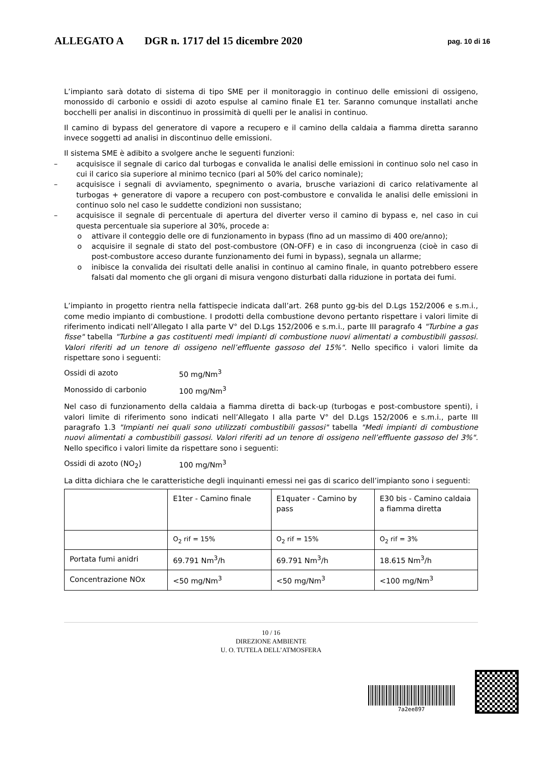ALLEGATO A DGR n. 1717 del 15 dicembre 2020 pag. 10 di 16
L’impianto sarà dotato di sistema di tipo SME per il monitoraggio in continuo delle emissioni di ossigeno, monossido di carbonio e ossidi di azoto espulse al camino finale E1 ter. Saranno comunque installati anche bocchelli per analisi in discontinuo in prossimità di quelli per le analisi in continuo.
Il camino di bypass del generatore di vapore a recupero e il camino della caldaia a fiamma diretta saranno invece soggetti ad analisi in discontinuo delle emissioni.
Il sistema SME è adibito a svolgere anche le seguenti funzioni:
– acquisisce il segnale di carico dal turbogas e convalida le analisi delle emissioni in continuo solo nel caso in cui il carico sia superiore al minimo tecnico (pari al 50% del carico nominale);
– acquisisce i segnali di avviamento, spegnimento o avaria, brusche variazioni di carico relativamente al turbogas + generatore di vapore a recupero con post-combustore e convalida le analisi delle emissioni in continuo solo nel caso le suddette condizioni non sussistano;
– acquisisce il segnale di percentuale di apertura del diverter verso il camino di bypass e, nel caso in cui questa percentuale sia superiore al 30%, procede a:
o attivare il conteggio delle ore di funzionamento in bypass (fino ad un massimo di 400 ore/anno);
o acquisire il segnale di stato del post-combustore (ON-OFF) e in caso di incongruenza (cioè in caso di post-combustore acceso durante funzionamento dei fumi in bypass), segnala un allarme;
o inibisce la convalida dei risultati delle analisi in continuo al camino finale, in quanto potrebbero essere falsati dal momento che gli organi di misura vengono disturbati dalla riduzione in portata dei fumi.
L’impianto in progetto rientra nella fattispecie indicata dall’art. 268 punto gg-bis del D.Lgs 152/2006 e s.m.i., come medio impianto di combustione. I prodotti della combustione devono pertanto rispettare i valori limite di riferimento indicati nell’Allegato I alla parte V° del D.Lgs 152/2006 e s.m.i., parte III paragrafo 4 "Turbine a gas fisse" tabella "Turbine a gas costituenti medi impianti di combustione nuovi alimentati a combustibili gassosi. Valori riferiti ad un tenore di ossigeno nell’effluente gassoso del 15%". Nello specifico i valori limite da rispettare sono i seguenti:
Ossidi di azoto 50 mg/Nm<sup>3</sup>
Monossido di carbonio 100 mg/Nm<sup>3</sup>
Nel caso di funzionamento della caldaia a fiamma diretta di back-up (turbogas e post-combustore spenti), i valori limite di riferimento sono indicati nell’Allegato I alla parte V° del D.Lgs 152/2006 e s.m.i., parte III paragrafo 1.3 "Impianti nei quali sono utilizzati combustibili gassosi" tabella "Medi impianti di combustione nuovi alimentati a combustibili gassosi. Valori riferiti ad un tenore di ossigeno nell’effluente gassoso del 3%". Nello specifico i valori limite da rispettare sono i seguenti:
Ossidi di azoto (NO<sub>2</sub>) 100 mg/Nm<sup>3</sup>
La ditta dichiara che le caratteristiche degli inquinanti emessi nei gas di scarico dell’impianto sono i seguenti:
| | E1ter - Camino finale | E1quater - Camino by pass | E30 bis - Camino caldaia a fiamma diretta |
| | O<sub>2</sub> rif = 15% | O<sub>2</sub> rif = 15% | O<sub>2</sub> rif = 3% |
| Portata fumi anidri | 69.791 Nm<sup>3</sup>/h | 69.791 Nm<sup>3</sup>/h | 18.615 Nm<sup>3</sup>/h |
| Concentrazione NOx | <50 mg/Nm<sup>3</sup> | <50 mg/Nm<sup>3</sup> | <100 mg/Nm<sup>3</sup> |
10 / 16
DIREZIONE AMBIENTE
U. O. TUTELA DELL’ATMOSFERA
7a2ee897